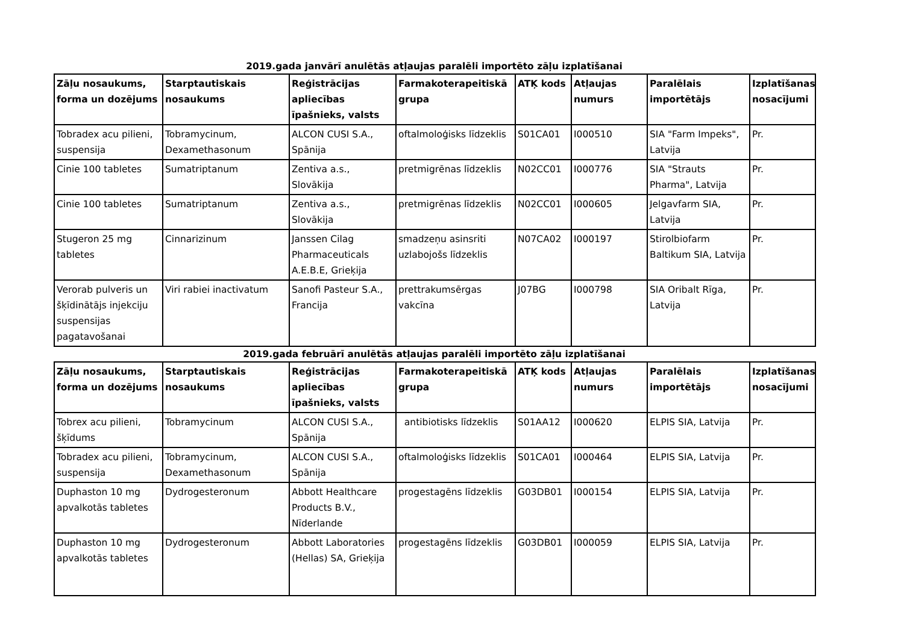2019.gada janvārī anulētās atļaujas paralēli importēto zāļu izplatīšanai
| Zāļu nosaukums, forma un dozējums | Starptautiskais nosaukums | Reģistrācijas apliecības īpašnieks, valsts | Farmakoterapeitiskā grupa | ATĶ kods | Atļaujas numurs | Paralēlais importētājs | Izplatīšanas nosacījumi |
| --- | --- | --- | --- | --- | --- | --- | --- |
| Tobradex acu pilieni, suspensija | Tobramycinum, Dexamethasonum | ALCON CUSI S.A., Spānija | oftalmoloģisks līdzeklis | S01CA01 | I000510 | SIA "Farm Impeks", Latvija | Pr. |
| Cinie 100 tabletes | Sumatriptanum | Zentiva a.s., Slovākija | pretmigrēnas līdzeklis | N02CC01 | I000776 | SIA "Strauts Pharma", Latvija | Pr. |
| Cinie 100 tabletes | Sumatriptanum | Zentiva a.s., Slovākija | pretmigrēnas līdzeklis | N02CC01 | I000605 | Jelgavfarm SIA, Latvija | Pr. |
| Stugeron 25 mg tabletes | Cinnarizinum | Janssen Cilag Pharmaceuticals A.E.B.E, Grieķija | smadzeņu asinsriti uzlabojošs līdzeklis | N07CA02 | I000197 | Stirolbiofarm Baltikum SIA, Latvija | Pr. |
| Verorab pulveris un šķīdinātājs injekciju suspensijas pagatavošanai | Viri rabiei inactivatum | Sanofi Pasteur S.A., Francija | prettrakumsērgas vakcīna | J07BG | I000798 | SIA Oribalt Rīga, Latvija | Pr. |
2019.gada februārī anulētās atļaujas paralēli importēto zāļu izplatīšanai
| Zāļu nosaukums, forma un dozējums | Starptautiskais nosaukums | Reģistrācijas apliecības īpašnieks, valsts | Farmakoterapeitiskā grupa | ATĶ kods | Atļaujas numurs | Paralēlais importētājs | Izplatīšanas nosacījumi |
| --- | --- | --- | --- | --- | --- | --- | --- |
| Tobrex acu pilieni, šķīdums | Tobramycinum | ALCON CUSI S.A., Spānija | antibiotisks līdzeklis | S01AA12 | I000620 | ELPIS SIA, Latvija | Pr. |
| Tobradex acu pilieni, suspensija | Tobramycinum, Dexamethasonum | ALCON CUSI S.A., Spānija | oftalmoloģisks līdzeklis | S01CA01 | I000464 | ELPIS SIA, Latvija | Pr. |
| Duphaston 10 mg apvalkotās tabletes | Dydrogesteronum | Abbott Healthcare Products B.V., Nīderlande | progestagēns līdzeklis | G03DB01 | I000154 | ELPIS SIA, Latvija | Pr. |
| Duphaston 10 mg apvalkotās tabletes | Dydrogesteronum | Abbott Laboratories (Hellas) SA, Grieķija | progestagēns līdzeklis | G03DB01 | I000059 | ELPIS SIA, Latvija | Pr. |